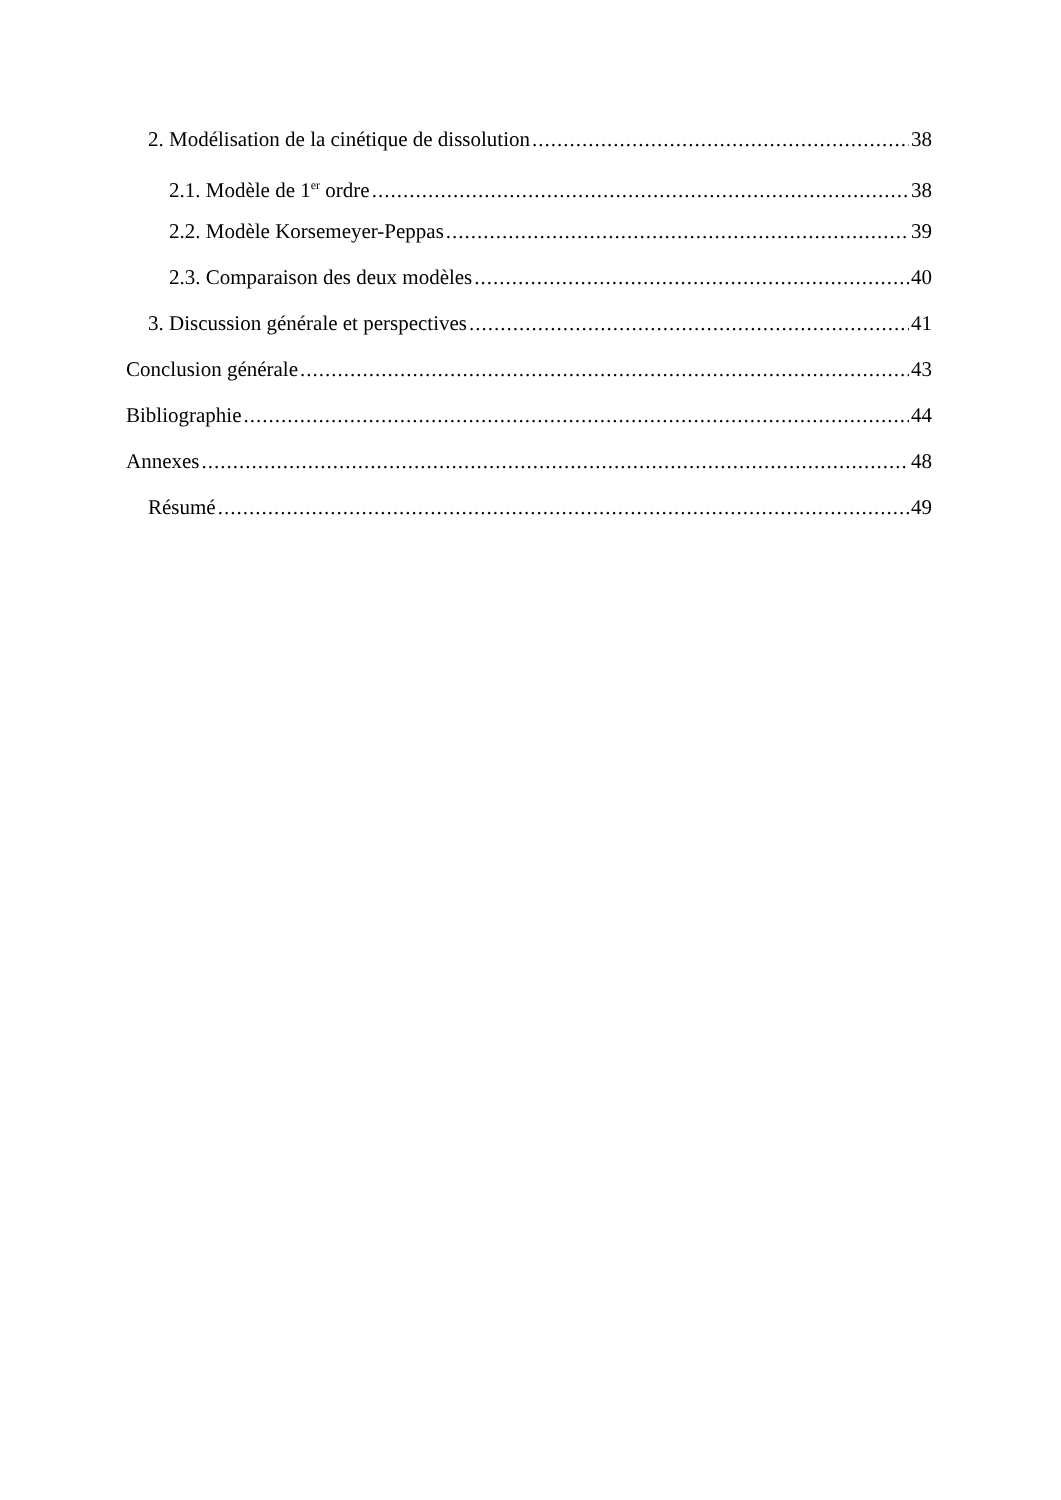2. Modélisation de la cinétique de dissolution 38
2.1. Modèle de 1<sup>er</sup> ordre 38
2.2. Modèle Korsemeyer-Peppas 39
2.3. Comparaison des deux modèles 40
3. Discussion générale et perspectives 41
Conclusion générale 43
Bibliographie 44
Annexes 48
Résumé 49